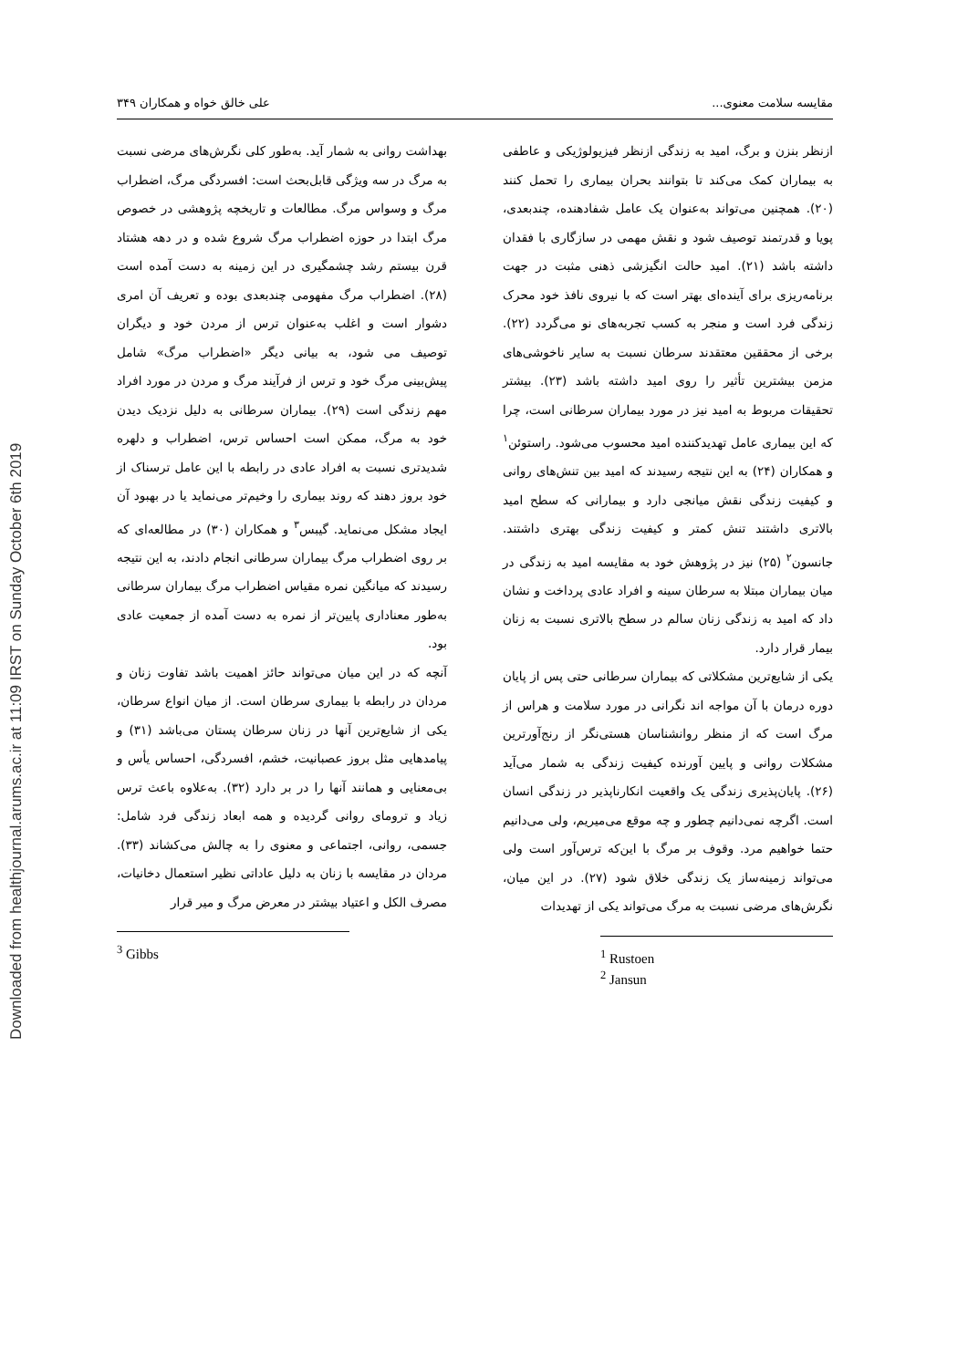Downloaded from healthjournal.arums.ac.ir at 11:09 IRST on Sunday October 6th 2019
مقایسه سلامت معنوی... علی خالق خواه و همکاران ۳۴۹
ازنظر بنزن و برگ، امید به زندگی ازنظر فیزیولوژیکی و عاطفی به بیماران کمک می‌کند تا بتوانند بحران بیماری را تحمل کنند (۲۰). همچنین می‌تواند به‌عنوان یک عامل شفادهنده، چندبعدی، پویا و قدرتمند توصیف شود و نقش مهمی در سازگاری با فقدان داشته باشد (۲۱). امید حالت انگیزشی ذهنی مثبت در جهت برنامه‌ریزی برای آینده‌ای بهتر است که با نیروی نافذ خود محرک زندگی فرد است و منجر به کسب تجربه‌های نو می‌گردد (۲۲). برخی از محققین معتقدند سرطان نسبت به سایر ناخوشی‌های مزمن بیشترین تأثیر را روی امید داشته باشد (۲۳). بیشتر تحقیقات مربوط به امید نیز در مورد بیماران سرطانی است، چرا که این بیماری عامل تهدیدکننده امید محسوب می‌شود. راستوئن<sup>۱</sup> و همکاران (۲۴) به این نتیجه رسیدند که امید بین تنش‌های روانی و کیفیت زندگی نقش میانجی دارد و بیمارانی که سطح امید بالاتری داشتند تنش کمتر و کیفیت زندگی بهتری داشتند. جانسون<sup>۲</sup> (۲۵) نیز در پژوهش خود به مقایسه امید به زندگی در میان بیماران مبتلا به سرطان سینه و افراد عادی پرداخت و نشان داد که امید به زندگی زنان سالم در سطح بالاتری نسبت به زنان بیمار قرار دارد.
یکی از شایع‌ترین مشکلاتی که بیماران سرطانی حتی پس از پایان دوره درمان با آن مواجه اند نگرانی در مورد سلامت و هراس از مرگ است که از منظر روانشناسان هستی‌نگر از رنج‌آورترین مشکلات روانی و پایین آورنده کیفیت زندگی به شمار می‌آید (۲۶). پایان‌پذیری زندگی یک واقعیت انکارناپذیر در زندگی انسان است. اگرچه نمی‌دانیم چطور و چه موقع می‌میریم، ولی می‌دانیم حتما خواهیم مرد. وقوف بر مرگ با این‌که ترس‌آور است ولی می‌تواند زمینه‌ساز یک زندگی خلاق شود (۲۷). در این میان، نگرش‌های مرضی نسبت به مرگ می‌تواند یکی از تهدیدات
<sup>1</sup> Rustoen
<sup>2</sup> Jansun
بهداشت روانی به شمار آید. به‌طور کلی نگرش‌های مرضی نسبت به مرگ در سه ویژگی قابل‌بحث است: افسردگی مرگ، اضطراب مرگ و وسواس مرگ. مطالعات و تاریخچه پژوهشی در خصوص مرگ ابتدا در حوزه اضطراب مرگ شروع شده و در دهه هشتاد قرن بیستم رشد چشمگیری در این زمینه به دست آمده است (۲۸). اضطراب مرگ مفهومی چندبعدی بوده و تعریف آن امری دشوار است و اغلب به‌عنوان ترس از مردن خود و دیگران توصیف می شود، به بیانی دیگر «اضطراب مرگ» شامل پیش‌بینی مرگ خود و ترس از فرآیند مرگ و مردن در مورد افراد مهم زندگی است (۲۹). بیماران سرطانی به دلیل نزدیک دیدن خود به مرگ، ممکن است احساس ترس، اضطراب و دلهره شدیدتری نسبت به افراد عادی در رابطه با این عامل ترسناک از خود بروز دهند که روند بیماری را وخیم‌تر می‌نماید یا در بهبود آن ایجاد مشکل می‌نماید. گیبس<sup>۳</sup> و همکاران (۳۰) در مطالعه‌ای که بر روی اضطراب مرگ بیماران سرطانی انجام دادند، به این نتیجه رسیدند که میانگین نمره مقیاس اضطراب مرگ بیماران سرطانی به‌طور معناداری پایین‌تر از نمره به دست آمده از جمعیت عادی بود.
آنچه که در این میان می‌تواند حائز اهمیت باشد تفاوت زنان و مردان در رابطه با بیماری سرطان است. از میان انواع سرطان، یکی از شایع‌ترین آنها در زنان سرطان پستان می‌باشد (۳۱) و پیامدهایی مثل بروز عصبانیت، خشم، افسردگی، احساس یأس و بی‌معنایی و همانند آنها را در بر دارد (۳۲). به‌علاوه باعث ترس زیاد و ترومای روانی گردیده و همه ابعاد زندگی فرد شامل: جسمی، روانی، اجتماعی و معنوی را به چالش می‌کشاند (۳۳). مردان در مقایسه با زنان به دلیل عاداتی نظیر استعمال دخانیات، مصرف الکل و اعتیاد بیشتر در معرض مرگ و میر قرار
<sup>3</sup> Gibbs